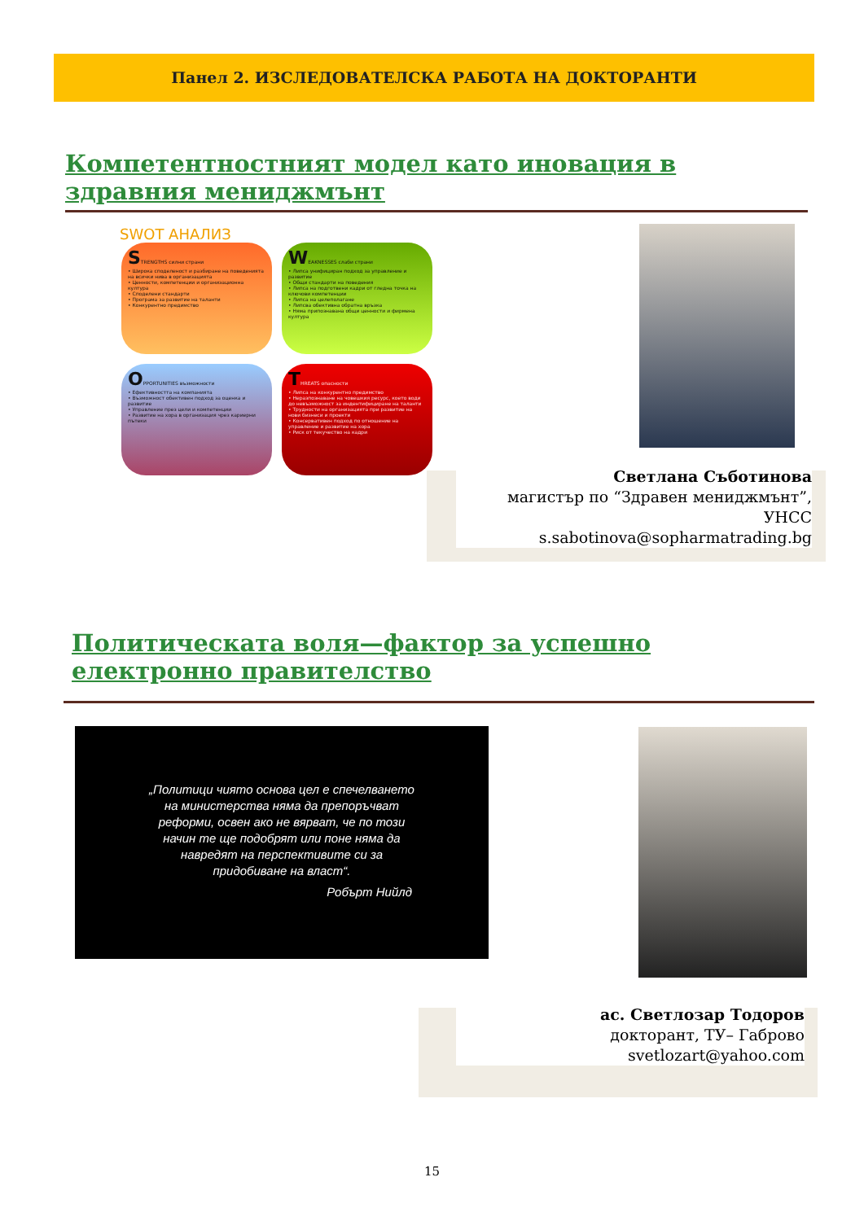Панел 2. ИЗСЛЕДОВАТЕЛСКА РАБОТА НА ДОКТОРАНТИ
Компетентностният модел като иновация в здравния мениджмънт
SWOT АНАЛИЗ
STRENGTHS силни страни
• Широка споделеност и разбиране на поведенията на всички нива в организацията
• Ценности, компетенции и организационна култура
• Споделени стандарти
• Програма за развитие на таланти
• Конкурентно предимство
WEAKNESSES слаби страни
• Липса унифициран подход за управление и развитие
• Общи стандарти на поведения
• Липса на подготвени кадри от гледна точка на ключови компетенции
• Липса на целеполагане
• Липсва обективна обратна връзка
• Няма припознавана общи ценности и фирмена култура
OPPORTUNITIES възможности
• Ефективността на компанията
• Възможност обективен подход за оценка и развитие
• Управление през цели и компетенции
• Развитие на хора в организация чрез кариерни пътеки
THREATS опасности
• Липса на конкурентно предимство
• Неразпознаване на човешкия ресурс, което води до невъзможност за индентифициране на таланти
• Трудности на организацията при развитие на нови бизнеси и проекти
• Консервативен подход по отношение на управление и развитие на хора
• Риск от текучество на кадри
Светлана Съботинова
магистър по “Здравен мениджмънт”, УНСС
s.sabotinova@sopharmatrading.bg
Политическата воля—фактор за успешно електронно правителство
„Политици чиято основа цел е спечелването на министерства няма да препоръчват реформи, освен ако не вярват, че по този начин те ще подобрят или поне няма да навредят на перспективите си за придобиване на власт“.
Робърт Нийлд
ас. Светлозар Тодоров
докторант, ТУ– Габрово
svetlozart@yahoo.com
15